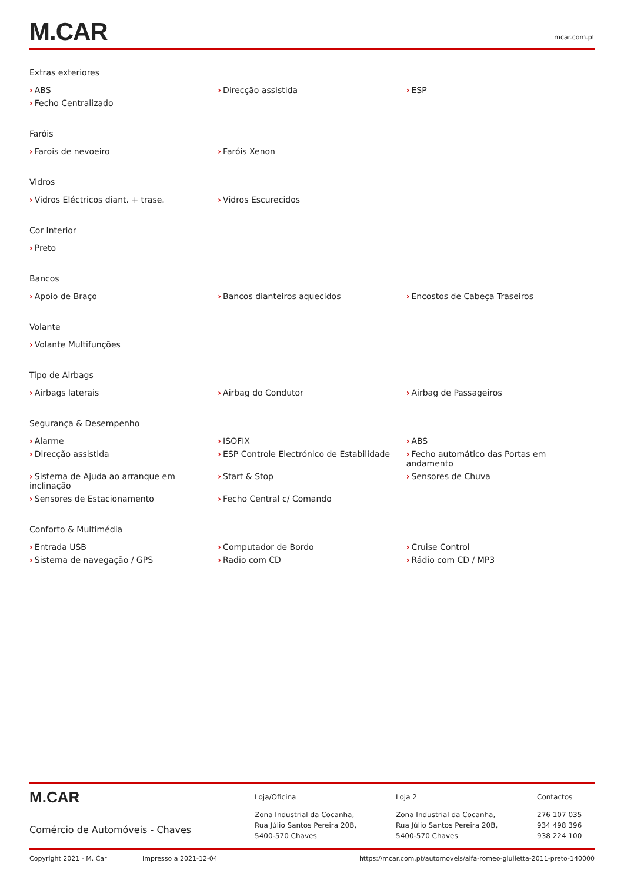M.CAR
mcar.com.pt
Extras exteriores
› ABS
› Direcção assistida
› ESP
› Fecho Centralizado
Faróis
› Farois de nevoeiro
› Faróis Xenon
Vidros
› Vidros Eléctricos diant. + trase.
› Vidros Escurecidos
Cor Interior
› Preto
Bancos
› Apoio de Braço
› Bancos dianteiros aquecidos
› Encostos de Cabeça Traseiros
Volante
› Volante Multifunções
Tipo de Airbags
› Airbags laterais
› Airbag do Condutor
› Airbag de Passageiros
Segurança & Desempenho
› Alarme
› ISOFIX
› ABS
› Direcção assistida
› ESP Controle Electrónico de Estabilidade
› Fecho automático das Portas em andamento
› Sistema de Ajuda ao arranque em inclinação
› Start & Stop
› Sensores de Chuva
› Sensores de Estacionamento
› Fecho Central c/ Comando
Conforto & Multimédia
› Entrada USB
› Computador de Bordo
› Cruise Control
› Sistema de navegação / GPS
› Radio com CD
› Rádio com CD / MP3
M.CAR
Comércio de Automóveis - Chaves
Loja/Oficina
Zona Industrial da Cocanha,
Rua Júlio Santos Pereira 20B,
5400-570 Chaves
Loja 2
Zona Industrial da Cocanha,
Rua Júlio Santos Pereira 20B,
5400-570 Chaves
Contactos
276 107 035
934 498 396
938 224 100
Copyright 2021 - M. Car Impresso a 2021-12-04 https://mcar.com.pt/automoveis/alfa-romeo-giulietta-2011-preto-140000